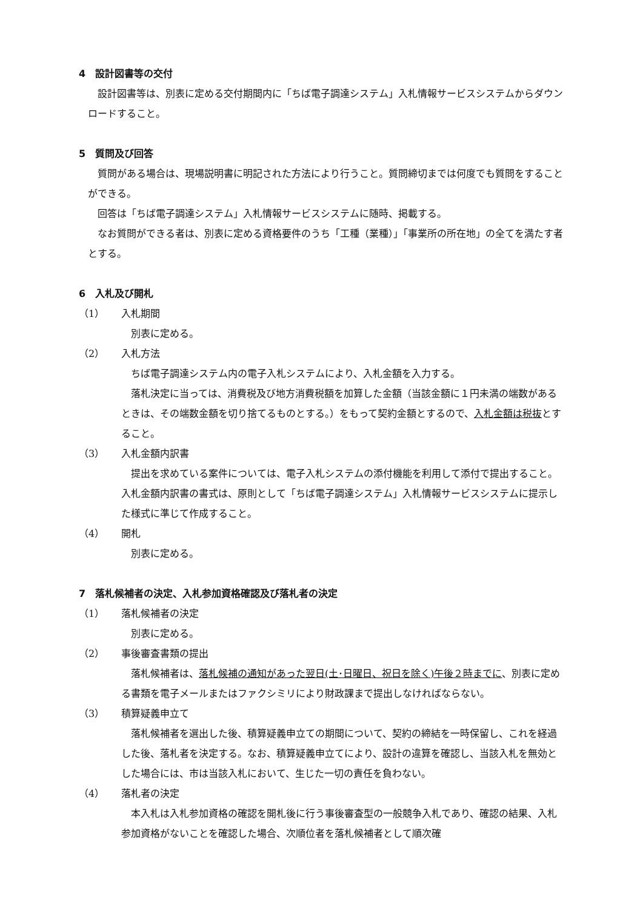4　設計図書等の交付
　設計図書等は、別表に定める交付期間内に「ちば電子調達システム」入札情報サービスシステムからダウンロードすること。
5　質問及び回答
　質問がある場合は、現場説明書に明記された方法により行うこと。質問締切までは何度でも質問をすることができる。
　回答は「ちば電子調達システム」入札情報サービスシステムに随時、掲載する。
　なお質問ができる者は、別表に定める資格要件のうち「工種（業種）」「事業所の所在地」の全てを満たす者とする。
6　入札及び開札
（1） 入札期間
別表に定める。
（2） 入札方法
ちば電子調達システム内の電子入札システムにより、入札金額を入力する。
落札決定に当っては、消費税及び地方消費税額を加算した金額（当該金額に１円未満の端数があるときは、その端数金額を切り捨てるものとする。）をもって契約金額とするので、入札金額は税抜とすること。
（3） 入札金額内訳書
提出を求めている案件については、電子入札システムの添付機能を利用して添付で提出すること。入札金額内訳書の書式は、原則として「ちば電子調達システム」入札情報サービスシステムに提示した様式に準じて作成すること。
（4） 開札
別表に定める。
7　落札候補者の決定、入札参加資格確認及び落札者の決定
（1） 落札候補者の決定
別表に定める。
（2） 事後審査書類の提出
落札候補者は、落札候補の通知があった翌日(土･日曜日、祝日を除く)午後２時までに、別表に定める書類を電子メールまたはファクシミリにより財政課まで提出しなければならない。
（3） 積算疑義申立て
落札候補者を選出した後、積算疑義申立ての期間について、契約の締結を一時保留し、これを経過した後、落札者を決定する。なお、積算疑義申立てにより、設計の違算を確認し、当該入札を無効とした場合には、市は当該入札において、生じた一切の責任を負わない。
（4） 落札者の決定
本入札は入札参加資格の確認を開札後に行う事後審査型の一般競争入札であり、確認の結果、入札参加資格がないことを確認した場合、次順位者を落札候補者として順次確